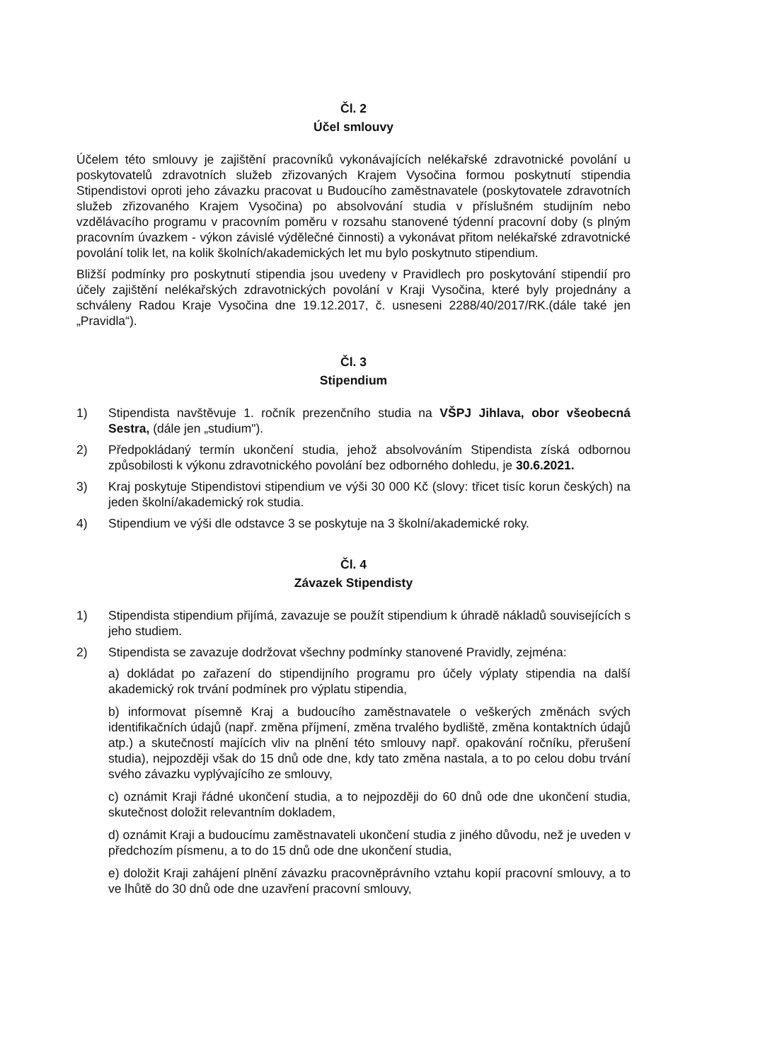Čl. 2
Účel smlouvy
Účelem této smlouvy je zajištění pracovníků vykonávajících nelékařské zdravotnické povolání u poskytovatelů zdravotních služeb zřizovaných Krajem Vysočina formou poskytnutí stipendia Stipendistovi oproti jeho závazku pracovat u Budoucího zaměstnavatele (poskytovatele zdravotních služeb zřizovaného Krajem Vysočina) po absolvování studia v příslušném studijním nebo vzdělávacího programu v pracovním poměru v rozsahu stanovené týdenní pracovní doby (s plným pracovním úvazkem - výkon závislé výdělečné činnosti) a vykonávat přitom nelékařské zdravotnické povolání tolik let, na kolik školních/akademických let mu bylo poskytnuto stipendium.
Bližší podmínky pro poskytnutí stipendia jsou uvedeny v Pravidlech pro poskytování stipendií pro účely zajištění nelékařských zdravotnických povolání v Kraji Vysočina, které byly projednány a schváleny Radou Kraje Vysočina dne 19.12.2017, č. usneseni 2288/40/2017/RK.(dále také jen „Pravidla“).
Čl. 3
Stipendium
1) Stipendista navštěvuje 1. ročník prezenčního studia na VŠPJ Jihlava, obor všeobecná Sestra, (dále jen „studium").
2) Předpokládaný termín ukončení studia, jehož absolvováním Stipendista získá odbornou způsobilosti k výkonu zdravotnického povolání bez odborného dohledu, je 30.6.2021.
3) Kraj poskytuje Stipendistovi stipendium ve výši 30 000 Kč (slovy: třicet tisíc korun českých) na jeden školní/akademický rok studia.
4) Stipendium ve výši dle odstavce 3 se poskytuje na 3 školní/akademické roky.
Čl. 4
Závazek Stipendisty
1) Stipendista stipendium přijímá, zavazuje se použít stipendium k úhradě nákladů souvisejících s jeho studiem.
2) Stipendista se zavazuje dodržovat všechny podmínky stanovené Pravidly, zejména:
a) dokládat po zařazení do stipendijního programu pro účely výplaty stipendia na další akademický rok trvání podmínek pro výplatu stipendia,
b) informovat písemně Kraj a budoucího zaměstnavatele o veškerých změnách svých identifikačních údajů (např. změna příjmení, změna trvalého bydliště, změna kontaktních údajů atp.) a skutečností majících vliv na plnění této smlouvy např. opakování ročníku, přerušení studia), nejpozději však do 15 dnů ode dne, kdy tato změna nastala, a to po celou dobu trvání svého závazku vyplývajícího ze smlouvy,
c) oznámit Kraji řádné ukončení studia, a to nejpozději do 60 dnů ode dne ukončení studia, skutečnost doložit relevantním dokladem,
d) oznámit Kraji a budoucímu zaměstnavateli ukončení studia z jiného důvodu, než je uveden v předchozím písmenu, a to do 15 dnů ode dne ukončení studia,
e) doložit Kraji zahájení plnění závazku pracovněprávního vztahu kopií pracovní smlouvy, a to ve lhůtě do 30 dnů ode dne uzavření pracovní smlouvy,